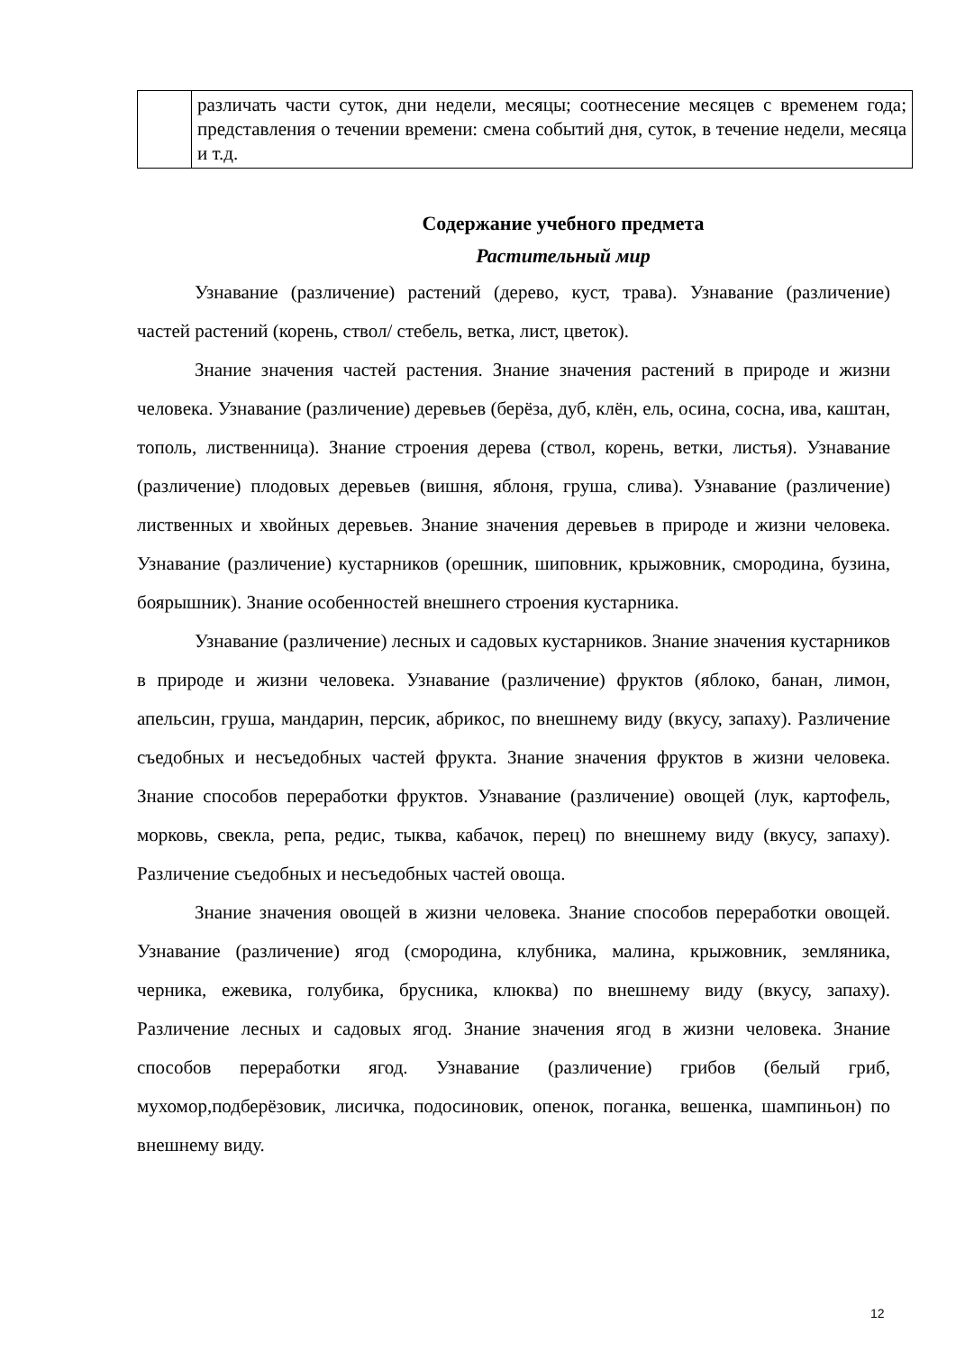| | различать части суток, дни недели, месяцы; соотнесение месяцев с временем года; представления о течении времени: смена событий дня, суток, в течение недели, месяца и т.д. |
Содержание учебного предмета
Растительный мир
Узнавание (различение) растений (дерево, куст, трава). Узнавание (различение) частей растений (корень, ствол/ стебель, ветка, лист, цветок).
Знание значения частей растения. Знание значения растений в природе и жизни человека. Узнавание (различение) деревьев (берёза, дуб, клён, ель, осина, сосна, ива, каштан, тополь, лиственница). Знание строения дерева (ствол, корень, ветки, листья). Узнавание (различение) плодовых деревьев (вишня, яблоня, груша, слива). Узнавание (различение) лиственных и хвойных деревьев. Знание значения деревьев в природе и жизни человека. Узнавание (различение) кустарников (орешник, шиповник, крыжовник, смородина, бузина, боярышник). Знание особенностей внешнего строения кустарника.
Узнавание (различение) лесных и садовых кустарников. Знание значения кустарников в природе и жизни человека. Узнавание (различение) фруктов (яблоко, банан, лимон, апельсин, груша, мандарин, персик, абрикос, по внешнему виду (вкусу, запаху). Различение съедобных и несъедобных частей фрукта. Знание значения фруктов в жизни человека. Знание способов переработки фруктов. Узнавание (различение) овощей (лук, картофель, морковь, свекла, репа, редис, тыква, кабачок, перец) по внешнему виду (вкусу, запаху). Различение съедобных и несъедобных частей овоща.
Знание значения овощей в жизни человека. Знание способов переработки овощей. Узнавание (различение) ягод (смородина, клубника, малина, крыжовник, земляника, черника, ежевика, голубика, брусника, клюква) по внешнему виду (вкусу, запаху). Различение лесных и садовых ягод. Знание значения ягод в жизни человека. Знание способов переработки ягод. Узнавание (различение) грибов (белый гриб, мухомор,подберёзовик, лисичка, подосиновик, опенок, поганка, вешенка, шампиньон) по внешнему виду.
12